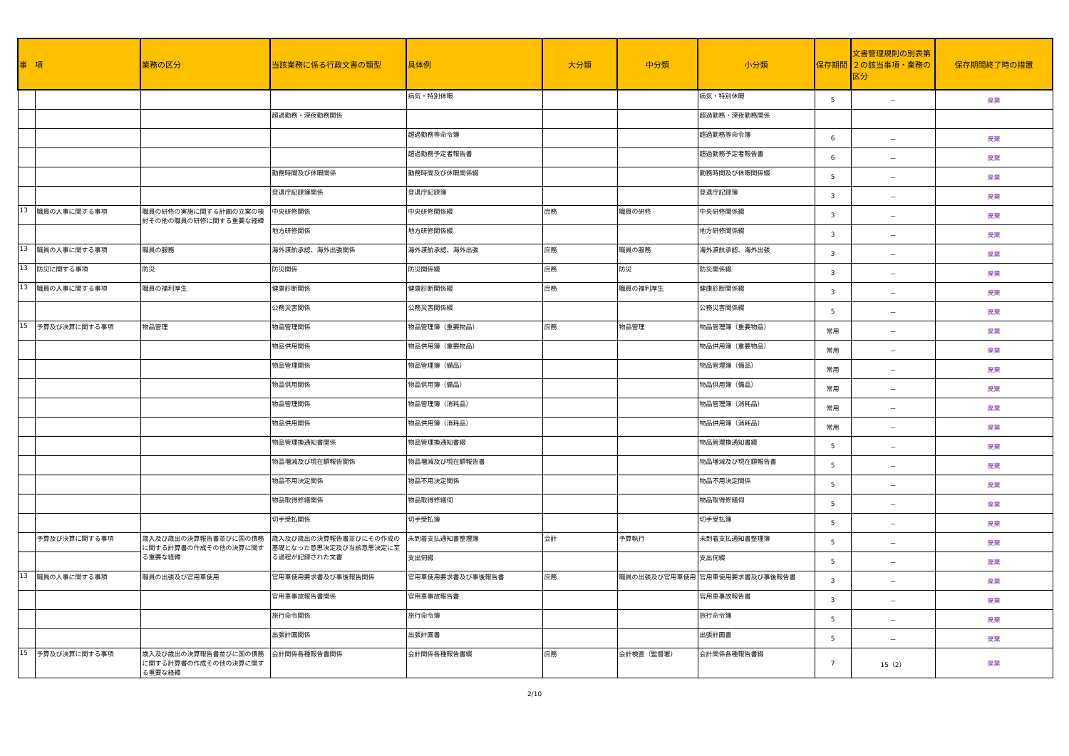| 事 項 | | 業務の区分 | 当該業務に係る行政文書の類型 | 具体例 | 大分類 | 中分類 | 小分類 | 保存期間 | 文書管理規則の別表第２の該当事項・業務の区分 | 保存期間終了時の措置 |
| --- | --- | --- | --- | --- | --- | --- | --- | --- | --- | --- |
| | | | | 病気・特別休暇 | | | 病気・特別休暇 | 5 | － | 廃棄 |
| | | | 超過勤務・深夜勤務関係 | | | | 超過勤務・深夜勤務関係 | | | |
| | | | | 超過勤務等命令簿 | | | 超過勤務等命令簿 | 6 | － | 廃棄 |
| | | | | 超過勤務予定者報告書 | | | 超過勤務予定者報告書 | 6 | － | 廃棄 |
| | | | 勤務時間及び休暇関係 | 勤務時間及び休暇関係綴 | | | 勤務時間及び休暇関係綴 | 5 | － | 廃棄 |
| | | | 登退庁記録簿関係 | 登退庁記録簿 | | | 登退庁記録簿 | 3 | － | 廃棄 |
| 13 | 職員の人事に関する事項 | 職員の研修の実施に関する計画の立案の検討その他の職員の研修に関する重要な経緯 | 中央研修関係 | 中央研修関係綴 | 庶務 | 職員の研修 | 中央研修関係綴 | 3 | － | 廃棄 |
| | | | 地方研修関係 | 地方研修関係綴 | | | 地方研修関係綴 | 3 | － | 廃棄 |
| 13 | 職員の人事に関する事項 | 職員の服務 | 海外渡航承認、海外出張関係 | 海外渡航承認、海外出張 | 庶務 | 職員の服務 | 海外渡航承認、海外出張 | 3 | － | 廃棄 |
| 13 | 防災に関する事項 | 防災 | 防災関係 | 防災関係綴 | 庶務 | 防災 | 防災関係綴 | 3 | － | 廃棄 |
| 13 | 職員の人事に関する事項 | 職員の福利厚生 | 健康診断関係 | 健康診断関係綴 | 庶務 | 職員の福利厚生 | 健康診断関係綴 | 3 | － | 廃棄 |
| | | | 公務災害関係 | 公務災害関係綴 | | | 公務災害関係綴 | 5 | － | 廃棄 |
| 15 | 予算及び決算に関する事項 | 物品管理 | 物品管理関係 | 物品管理簿（重要物品） | 庶務 | 物品管理 | 物品管理簿（重要物品） | 常用 | － | 廃棄 |
| | | | 物品供用関係 | 物品供用簿（重要物品） | | | 物品供用簿（重要物品） | 常用 | － | 廃棄 |
| | | | 物品管理関係 | 物品管理簿（備品） | | | 物品管理簿（備品） | 常用 | － | 廃棄 |
| | | | 物品供用関係 | 物品供用簿（備品） | | | 物品供用簿（備品） | 常用 | － | 廃棄 |
| | | | 物品管理関係 | 物品管理簿（消耗品） | | | 物品管理簿（消耗品） | 常用 | － | 廃棄 |
| | | | 物品供用関係 | 物品供用簿（消耗品） | | | 物品供用簿（消耗品） | 常用 | － | 廃棄 |
| | | | 物品管理換通知書関係 | 物品管理換通知書綴 | | | 物品管理換通知書綴 | 5 | － | 廃棄 |
| | | | 物品増減及び現在額報告関係 | 物品増減及び現在額報告書 | | | 物品増減及び現在額報告書 | 5 | － | 廃棄 |
| | | | 物品不用決定関係 | 物品不用決定関係 | | | 物品不用決定関係 | 5 | － | 廃棄 |
| | | | 物品取得修繕関係 | 物品取得修繕伺 | | | 物品取得修繕伺 | 5 | － | 廃棄 |
| | | | 切手受払関係 | 切手受払簿 | | | 切手受払簿 | 5 | － | 廃棄 |
| | 予算及び決算に関する事項 | 歳入及び歳出の決算報告書並びに国の債務に関する計算書の作成その他の決算に関する重要な経緯 | 歳入及び歳出の決算報告書並びにその作成の基礎となった意思決定及び当該意思決定に至る過程が記録された文書 | 未到着支払通知書整理簿 | 会計 | 予算執行 | 未到着支払通知書整理簿 | 5 | － | 廃棄 |
| | | | | 支出伺綴 | | | 支出伺綴 | 5 | － | 廃棄 |
| 13 | 職員の人事に関する事項 | 職員の出張及び官用車使用 | 官用車使用要求書及び事後報告関係 | 官用車使用要求書及び事後報告書 | 庶務 | 職員の出張及び官用車使用 | 官用車使用要求書及び事後報告書 | 3 | － | 廃棄 |
| | | | 官用車事故報告書関係 | 官用車事故報告書 | | | 官用車事故報告書 | 3 | － | 廃棄 |
| | | | 旅行命令関係 | 旅行命令簿 | | | 旅行命令簿 | 5 | － | 廃棄 |
| | | | 出張計画関係 | 出張計画書 | | | 出張計画書 | 5 | － | 廃棄 |
| 15 | 予算及び決算に関する事項 | 歳入及び歳出の決算報告書並びに国の債務に関する計算書の作成その他の決算に関する重要な経緯 | 会計関係各種報告書関係 | 会計関係各種報告書綴 | 庶務 | 会計検査（監督署） | 会計関係各種報告書綴 | 7 | 15（2） | 廃棄 |
2/10